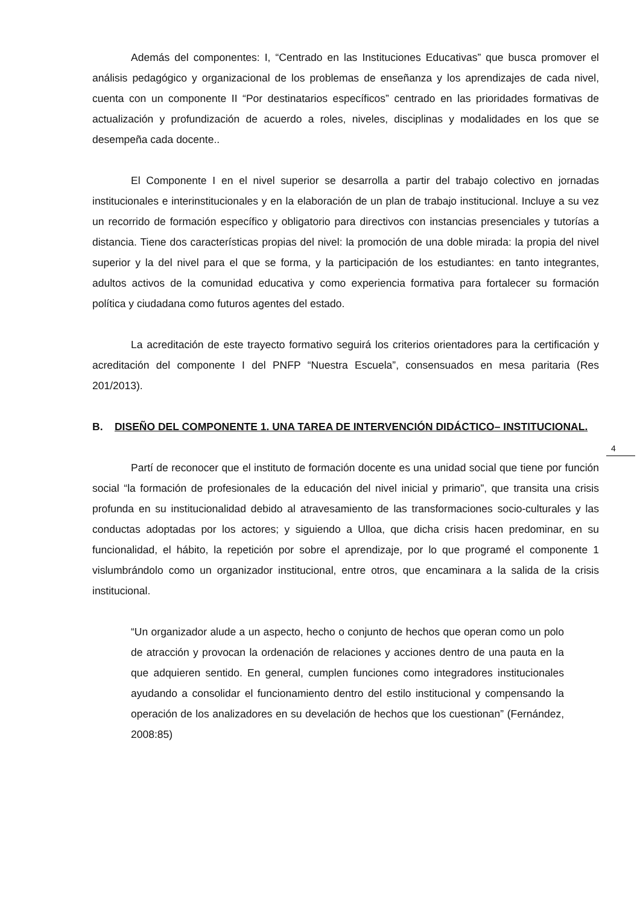Además del componentes: I, “Centrado en las Instituciones Educativas” que busca promover el análisis pedagógico y organizacional de los problemas de enseñanza y los aprendizajes de cada nivel, cuenta con un componente II “Por destinatarios específicos” centrado en las prioridades formativas de actualización y profundización de acuerdo a roles, niveles, disciplinas y modalidades en los que se desempeña cada docente..
El Componente I en el nivel superior se desarrolla a partir del trabajo colectivo en jornadas institucionales e interinstitucionales y en la elaboración de un plan de trabajo institucional. Incluye a su vez un recorrido de formación específico y obligatorio para directivos con instancias presenciales y tutorías a distancia. Tiene dos características propias del nivel: la promoción de una doble mirada: la propia del nivel superior y la del nivel para el que se forma, y la participación de los estudiantes: en tanto integrantes, adultos activos de la comunidad educativa y como experiencia formativa para fortalecer su formación política y ciudadana como futuros agentes del estado.
La acreditación de este trayecto formativo seguirá los criterios orientadores para la certificación y acreditación del componente I del PNFP “Nuestra Escuela”, consensuados en mesa paritaria (Res 201/2013).
B. DISEÑO DEL COMPONENTE 1. UNA TAREA DE INTERVENCIÓN DIDÁCTICO– INSTITUCIONAL.
Partí de reconocer que el instituto de formación docente es una unidad social que tiene por función social “la formación de profesionales de la educación del nivel inicial y primario”, que transita una crisis profunda en su institucionalidad debido al atravesamiento de las transformaciones socio-culturales y las conductas adoptadas por los actores; y siguiendo a Ulloa, que dicha crisis hacen predominar, en su funcionalidad, el hábito, la repetición por sobre el aprendizaje, por lo que programé el componente 1 vislumbrándolo como un organizador institucional, entre otros, que encaminara a la salida de la crisis institucional.
“Un organizador alude a un aspecto, hecho o conjunto de hechos que operan como un polo de atracción y provocan la ordenación de relaciones y acciones dentro de una pauta en la que adquieren sentido. En general, cumplen funciones como integradores institucionales ayudando a consolidar el funcionamiento dentro del estilo institucional y compensando la operación de los analizadores en su develación de hechos que los cuestionan” (Fernández, 2008:85)
4